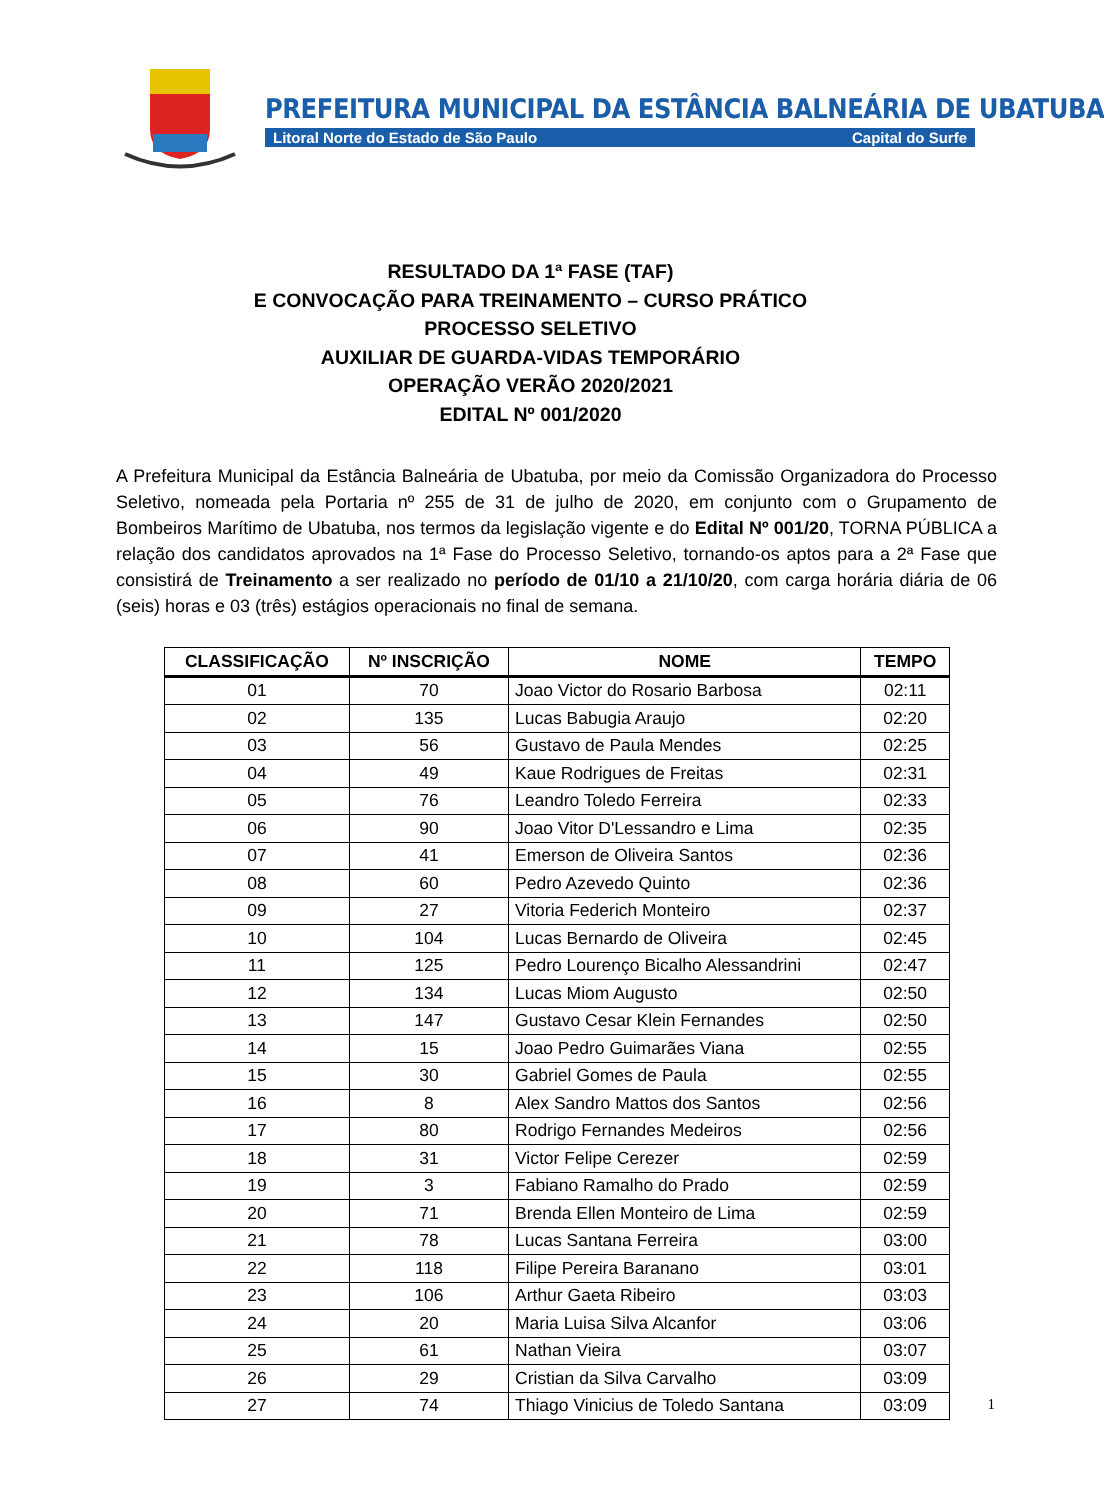PREFEITURA MUNICIPAL DA ESTÂNCIA BALNEÁRIA DE UBATUBA
Litoral Norte do Estado de São Paulo Capital do Surfe
RESULTADO DA 1ª FASE (TAF)
E CONVOCAÇÃO PARA TREINAMENTO – CURSO PRÁTICO
PROCESSO SELETIVO
AUXILIAR DE GUARDA-VIDAS TEMPORÁRIO
OPERAÇÃO VERÃO 2020/2021
EDITAL Nº 001/2020
A Prefeitura Municipal da Estância Balneária de Ubatuba, por meio da Comissão Organizadora do Processo Seletivo, nomeada pela Portaria nº 255 de 31 de julho de 2020, em conjunto com o Grupamento de Bombeiros Marítimo de Ubatuba, nos termos da legislação vigente e do Edital Nº 001/20, TORNA PÚBLICA a relação dos candidatos aprovados na 1ª Fase do Processo Seletivo, tornando-os aptos para a 2ª Fase que consistirá de Treinamento a ser realizado no período de 01/10 a 21/10/20, com carga horária diária de 06 (seis) horas e 03 (três) estágios operacionais no final de semana.
| CLASSIFICAÇÃO | Nº INSCRIÇÃO | NOME | TEMPO |
| --- | --- | --- | --- |
| 01 | 70 | Joao Victor do Rosario Barbosa | 02:11 |
| 02 | 135 | Lucas Babugia Araujo | 02:20 |
| 03 | 56 | Gustavo de Paula Mendes | 02:25 |
| 04 | 49 | Kaue Rodrigues de Freitas | 02:31 |
| 05 | 76 | Leandro Toledo Ferreira | 02:33 |
| 06 | 90 | Joao Vitor D'Lessandro e Lima | 02:35 |
| 07 | 41 | Emerson de Oliveira Santos | 02:36 |
| 08 | 60 | Pedro Azevedo Quinto | 02:36 |
| 09 | 27 | Vitoria Federich Monteiro | 02:37 |
| 10 | 104 | Lucas Bernardo de Oliveira | 02:45 |
| 11 | 125 | Pedro Lourenço Bicalho Alessandrini | 02:47 |
| 12 | 134 | Lucas Miom Augusto | 02:50 |
| 13 | 147 | Gustavo Cesar Klein Fernandes | 02:50 |
| 14 | 15 | Joao Pedro Guimarães Viana | 02:55 |
| 15 | 30 | Gabriel Gomes de Paula | 02:55 |
| 16 | 8 | Alex Sandro Mattos dos Santos | 02:56 |
| 17 | 80 | Rodrigo Fernandes Medeiros | 02:56 |
| 18 | 31 | Victor Felipe Cerezer | 02:59 |
| 19 | 3 | Fabiano Ramalho do Prado | 02:59 |
| 20 | 71 | Brenda Ellen Monteiro de Lima | 02:59 |
| 21 | 78 | Lucas Santana Ferreira | 03:00 |
| 22 | 118 | Filipe Pereira Baranano | 03:01 |
| 23 | 106 | Arthur Gaeta Ribeiro | 03:03 |
| 24 | 20 | Maria Luisa Silva Alcanfor | 03:06 |
| 25 | 61 | Nathan Vieira | 03:07 |
| 26 | 29 | Cristian da Silva Carvalho | 03:09 |
| 27 | 74 | Thiago Vinicius de Toledo Santana | 03:09 |
1